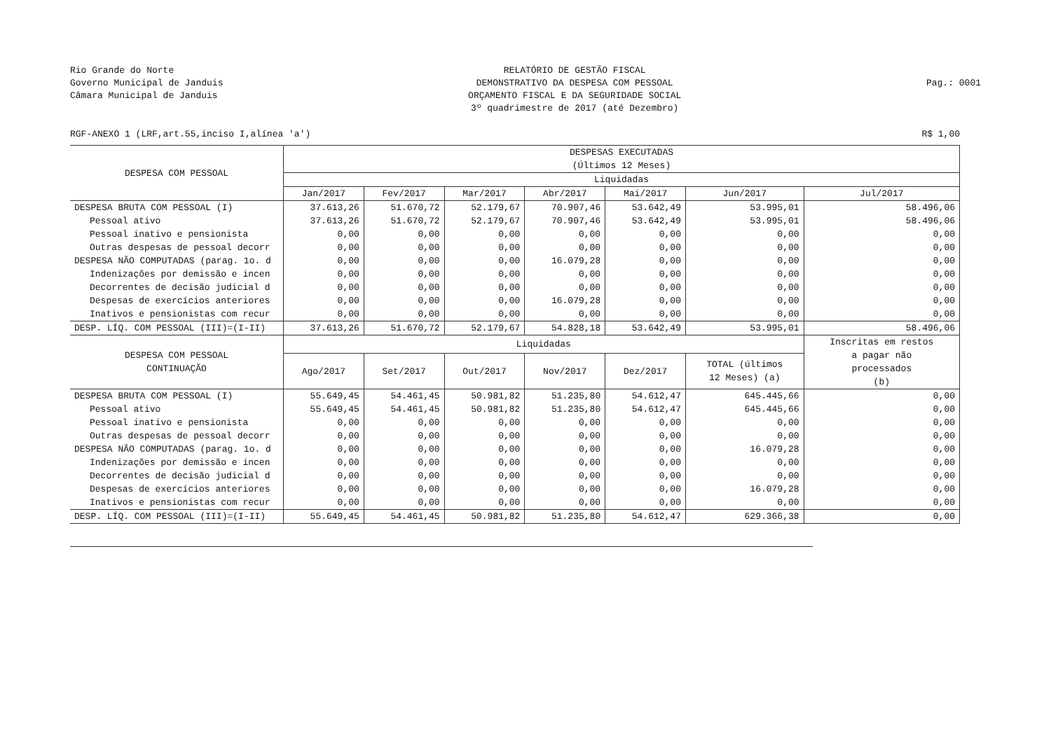Rio Grande do Norte
Governo Municipal de Janduis
Câmara Municipal de Janduis
RELATÓRIO DE GESTÃO FISCAL
DEMONSTRATIVO DA DESPESA COM PESSOAL
ORÇAMENTO FISCAL E DA SEGURIDADE SOCIAL
3º quadrimestre de 2017 (até Dezembro)
Pag.: 0001
RGF-ANEXO 1 (LRF,art.55,inciso I,alínea 'a') R$ 1,00
| DESPESA COM PESSOAL | DESPESAS EXECUTADAS (Últimos 12 Meses) | | | | | | |
| --- | --- | --- | --- | --- | --- | --- | --- |
| | Liquidadas | | | | | | |
| | Jan/2017 | Fev/2017 | Mar/2017 | Abr/2017 | Mai/2017 | Jun/2017 | Jul/2017 |
| DESPESA BRUTA COM PESSOAL (I) | 37.613,26 | 51.670,72 | 52.179,67 | 70.907,46 | 53.642,49 | 53.995,01 | 58.496,06 |
| Pessoal ativo | 37.613,26 | 51.670,72 | 52.179,67 | 70.907,46 | 53.642,49 | 53.995,01 | 58.496,06 |
| Pessoal inativo e pensionista | 0,00 | 0,00 | 0,00 | 0,00 | 0,00 | 0,00 | 0,00 |
| Outras despesas de pessoal decorr | 0,00 | 0,00 | 0,00 | 0,00 | 0,00 | 0,00 | 0,00 |
| DESPESA NÃO COMPUTADAS (parag. 1o. d | 0,00 | 0,00 | 0,00 | 16.079,28 | 0,00 | 0,00 | 0,00 |
| Indenizações por demissão e incen | 0,00 | 0,00 | 0,00 | 0,00 | 0,00 | 0,00 | 0,00 |
| Decorrentes de decisão judicial d | 0,00 | 0,00 | 0,00 | 0,00 | 0,00 | 0,00 | 0,00 |
| Despesas de exercícios anteriores | 0,00 | 0,00 | 0,00 | 16.079,28 | 0,00 | 0,00 | 0,00 |
| Inativos e pensionistas com recur | 0,00 | 0,00 | 0,00 | 0,00 | 0,00 | 0,00 | 0,00 |
| DESP. LÍQ. COM PESSOAL (III)=(I-II) | 37.613,26 | 51.670,72 | 52.179,67 | 54.828,18 | 53.642,49 | 53.995,01 | 58.496,06 |
| DESPESA COM PESSOAL CONTINUAÇÃO | Liquidadas | | | | | | Inscritas em restos a pagar não processados (b) |
| | Ago/2017 | Set/2017 | Out/2017 | Nov/2017 | Dez/2017 | TOTAL (últimos 12 Meses) (a) | |
| DESPESA BRUTA COM PESSOAL (I) | 55.649,45 | 54.461,45 | 50.981,82 | 51.235,80 | 54.612,47 | 645.445,66 | 0,00 |
| Pessoal ativo | 55.649,45 | 54.461,45 | 50.981,82 | 51.235,80 | 54.612,47 | 645.445,66 | 0,00 |
| Pessoal inativo e pensionista | 0,00 | 0,00 | 0,00 | 0,00 | 0,00 | 0,00 | 0,00 |
| Outras despesas de pessoal decorr | 0,00 | 0,00 | 0,00 | 0,00 | 0,00 | 0,00 | 0,00 |
| DESPESA NÃO COMPUTADAS (parag. 1o. d | 0,00 | 0,00 | 0,00 | 0,00 | 0,00 | 16.079,28 | 0,00 |
| Indenizações por demissão e incen | 0,00 | 0,00 | 0,00 | 0,00 | 0,00 | 0,00 | 0,00 |
| Decorrentes de decisão judicial d | 0,00 | 0,00 | 0,00 | 0,00 | 0,00 | 0,00 | 0,00 |
| Despesas de exercícios anteriores | 0,00 | 0,00 | 0,00 | 0,00 | 0,00 | 16.079,28 | 0,00 |
| Inativos e pensionistas com recur | 0,00 | 0,00 | 0,00 | 0,00 | 0,00 | 0,00 | 0,00 |
| DESP. LÍQ. COM PESSOAL (III)=(I-II) | 55.649,45 | 54.461,45 | 50.981,82 | 51.235,80 | 54.612,47 | 629.366,38 | 0,00 |